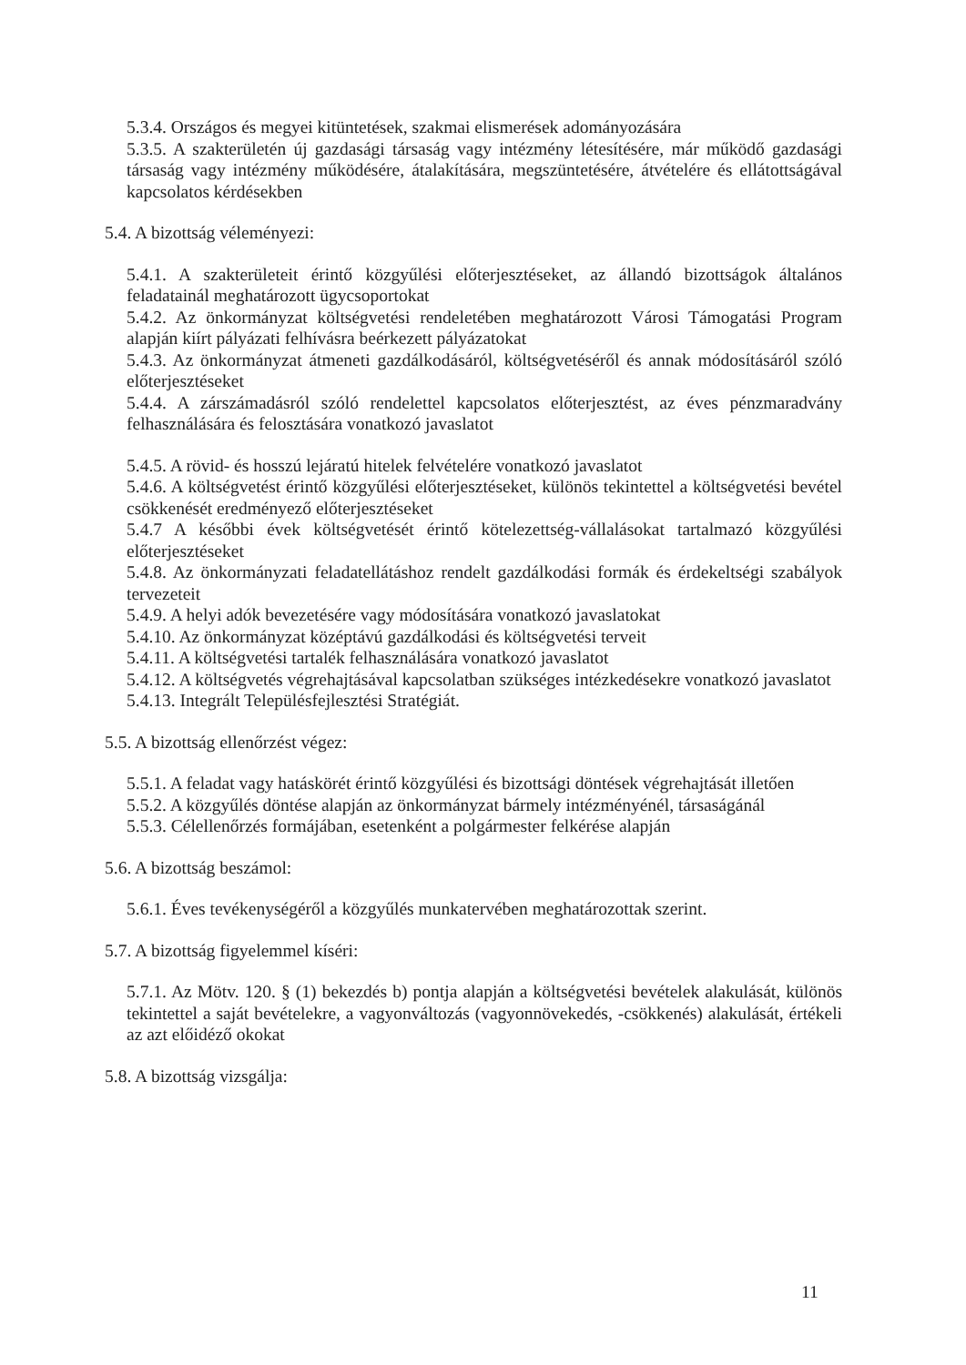5.3.4. Országos és megyei kitüntetések, szakmai elismerések adományozására
5.3.5. A szakterületén új gazdasági társaság vagy intézmény létesítésére, már működő gazdasági társaság vagy intézmény működésére, átalakítására, megszüntetésére, átvételére és ellátottságával kapcsolatos kérdésekben
5.4. A bizottság véleményezi:
5.4.1. A szakterületeit érintő közgyűlési előterjesztéseket, az állandó bizottságok általános feladatainál meghatározott ügycsoportokat
5.4.2. Az önkormányzat költségvetési rendeletében meghatározott Városi Támogatási Program alapján kiírt pályázati felhívásra beérkezett pályázatokat
5.4.3. Az önkormányzat átmeneti gazdálkodásáról, költségvetéséről és annak módosításáról szóló előterjesztéseket
5.4.4. A zárszámadásról szóló rendelettel kapcsolatos előterjesztést, az éves pénzmaradvány felhasználására és felosztására vonatkozó javaslatot
5.4.5. A rövid- és hosszú lejáratú hitelek felvételére vonatkozó javaslatot
5.4.6. A költségvetést érintő közgyűlési előterjesztéseket, különös tekintettel a költségvetési bevétel csökkenését eredményező előterjesztéseket
5.4.7 A későbbi évek költségvetését érintő kötelezettség-vállalásokat tartalmazó közgyűlési előterjesztéseket
5.4.8. Az önkormányzati feladatellátáshoz rendelt gazdálkodási formák és érdekeltségi szabályok tervezeteit
5.4.9. A helyi adók bevezetésére vagy módosítására vonatkozó javaslatokat
5.4.10. Az önkormányzat középtávú gazdálkodási és költségvetési terveit
5.4.11. A költségvetési tartalék felhasználására vonatkozó javaslatot
5.4.12. A költségvetés végrehajtásával kapcsolatban szükséges intézkedésekre vonatkozó javaslatot
5.4.13. Integrált Településfejlesztési Stratégiát.
5.5. A bizottság ellenőrzést végez:
5.5.1. A feladat vagy hatáskörét érintő közgyűlési és bizottsági döntések végrehajtását illetően
5.5.2. A közgyűlés döntése alapján az önkormányzat bármely intézményénél, társaságánál
5.5.3. Célellenőrzés formájában, esetenként a polgármester felkérése alapján
5.6. A bizottság beszámol:
5.6.1. Éves tevékenységéről a közgyűlés munkatervében meghatározottak szerint.
5.7. A bizottság figyelemmel kíséri:
5.7.1. Az Mötv. 120. § (1) bekezdés b) pontja alapján a költségvetési bevételek alakulását, különös tekintettel a saját bevételekre, a vagyonváltozás (vagyonnövekedés, -csökkenés) alakulását, értékeli az azt előidéző okokat
5.8. A bizottság vizsgálja:
11